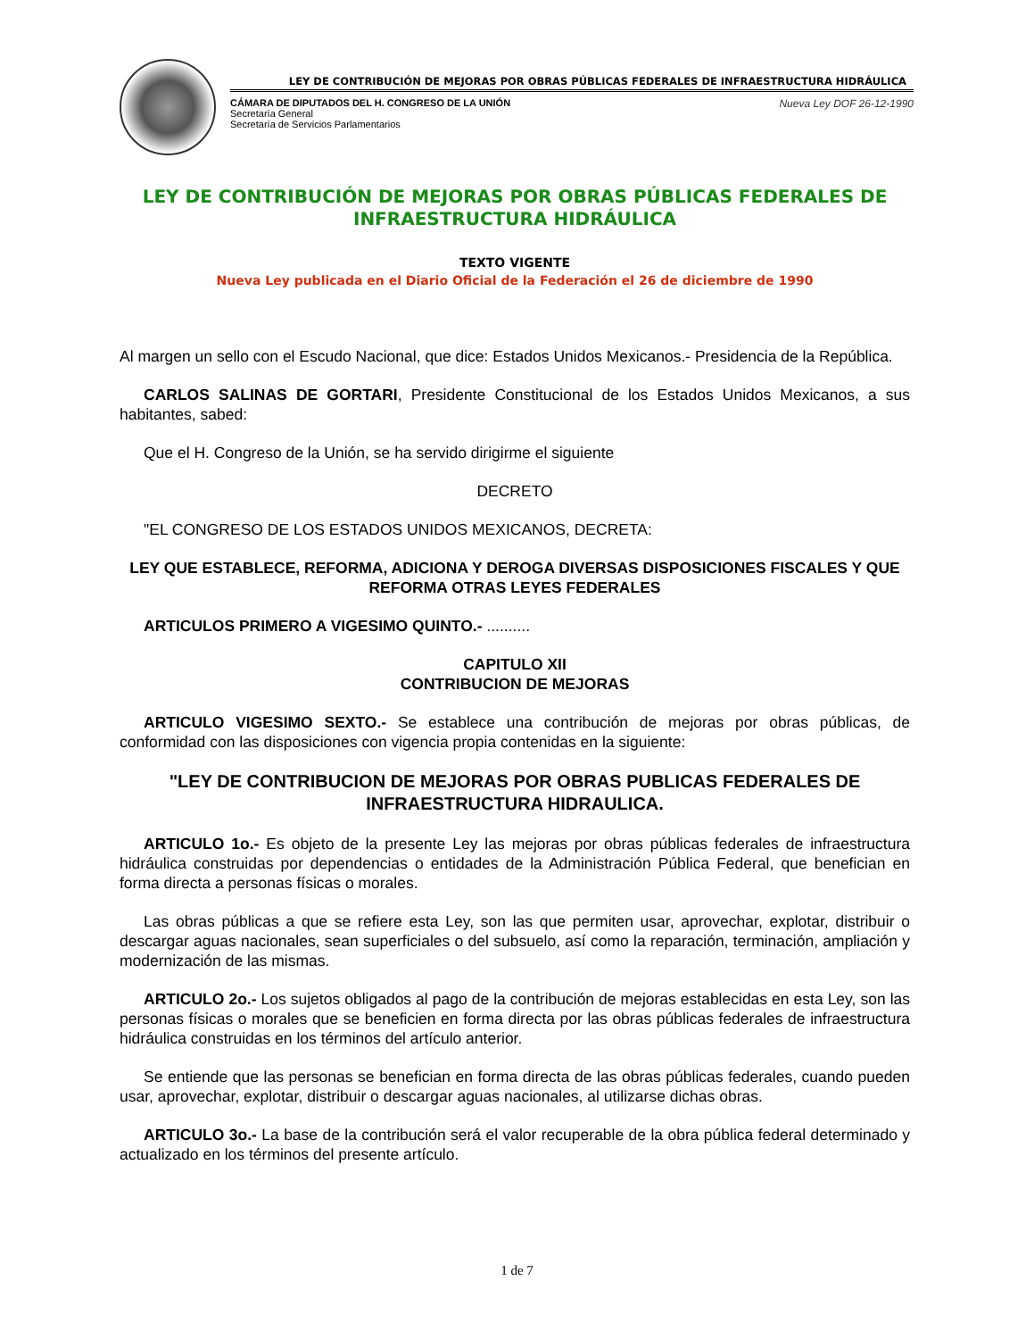LEY DE CONTRIBUCIÓN DE MEJORAS POR OBRAS PÚBLICAS FEDERALES DE INFRAESTRUCTURA HIDRÁULICA
CÁMARA DE DIPUTADOS DEL H. CONGRESO DE LA UNIÓN
Secretaría General
Secretaría de Servicios Parlamentarios
Nueva Ley DOF 26-12-1990
LEY DE CONTRIBUCIÓN DE MEJORAS POR OBRAS PÚBLICAS FEDERALES DE INFRAESTRUCTURA HIDRÁULICA
TEXTO VIGENTE
Nueva Ley publicada en el Diario Oficial de la Federación el 26 de diciembre de 1990
Al margen un sello con el Escudo Nacional, que dice: Estados Unidos Mexicanos.- Presidencia de la República.
CARLOS SALINAS DE GORTARI, Presidente Constitucional de los Estados Unidos Mexicanos, a sus habitantes, sabed:
Que el H. Congreso de la Unión, se ha servido dirigirme el siguiente
DECRETO
"EL CONGRESO DE LOS ESTADOS UNIDOS MEXICANOS, DECRETA:
LEY QUE ESTABLECE, REFORMA, ADICIONA Y DEROGA DIVERSAS DISPOSICIONES FISCALES Y QUE REFORMA OTRAS LEYES FEDERALES
ARTICULOS PRIMERO A VIGESIMO QUINTO.- ..........
CAPITULO XII
CONTRIBUCION DE MEJORAS
ARTICULO VIGESIMO SEXTO.- Se establece una contribución de mejoras por obras públicas, de conformidad con las disposiciones con vigencia propia contenidas en la siguiente:
"LEY DE CONTRIBUCION DE MEJORAS POR OBRAS PUBLICAS FEDERALES DE INFRAESTRUCTURA HIDRAULICA.
ARTICULO 1o.- Es objeto de la presente Ley las mejoras por obras públicas federales de infraestructura hidráulica construidas por dependencias o entidades de la Administración Pública Federal, que benefician en forma directa a personas físicas o morales.
Las obras públicas a que se refiere esta Ley, son las que permiten usar, aprovechar, explotar, distribuir o descargar aguas nacionales, sean superficiales o del subsuelo, así como la reparación, terminación, ampliación y modernización de las mismas.
ARTICULO 2o.- Los sujetos obligados al pago de la contribución de mejoras establecidas en esta Ley, son las personas físicas o morales que se beneficien en forma directa por las obras públicas federales de infraestructura hidráulica construidas en los términos del artículo anterior.
Se entiende que las personas se benefician en forma directa de las obras públicas federales, cuando pueden usar, aprovechar, explotar, distribuir o descargar aguas nacionales, al utilizarse dichas obras.
ARTICULO 3o.- La base de la contribución será el valor recuperable de la obra pública federal determinado y actualizado en los términos del presente artículo.
1 de 7